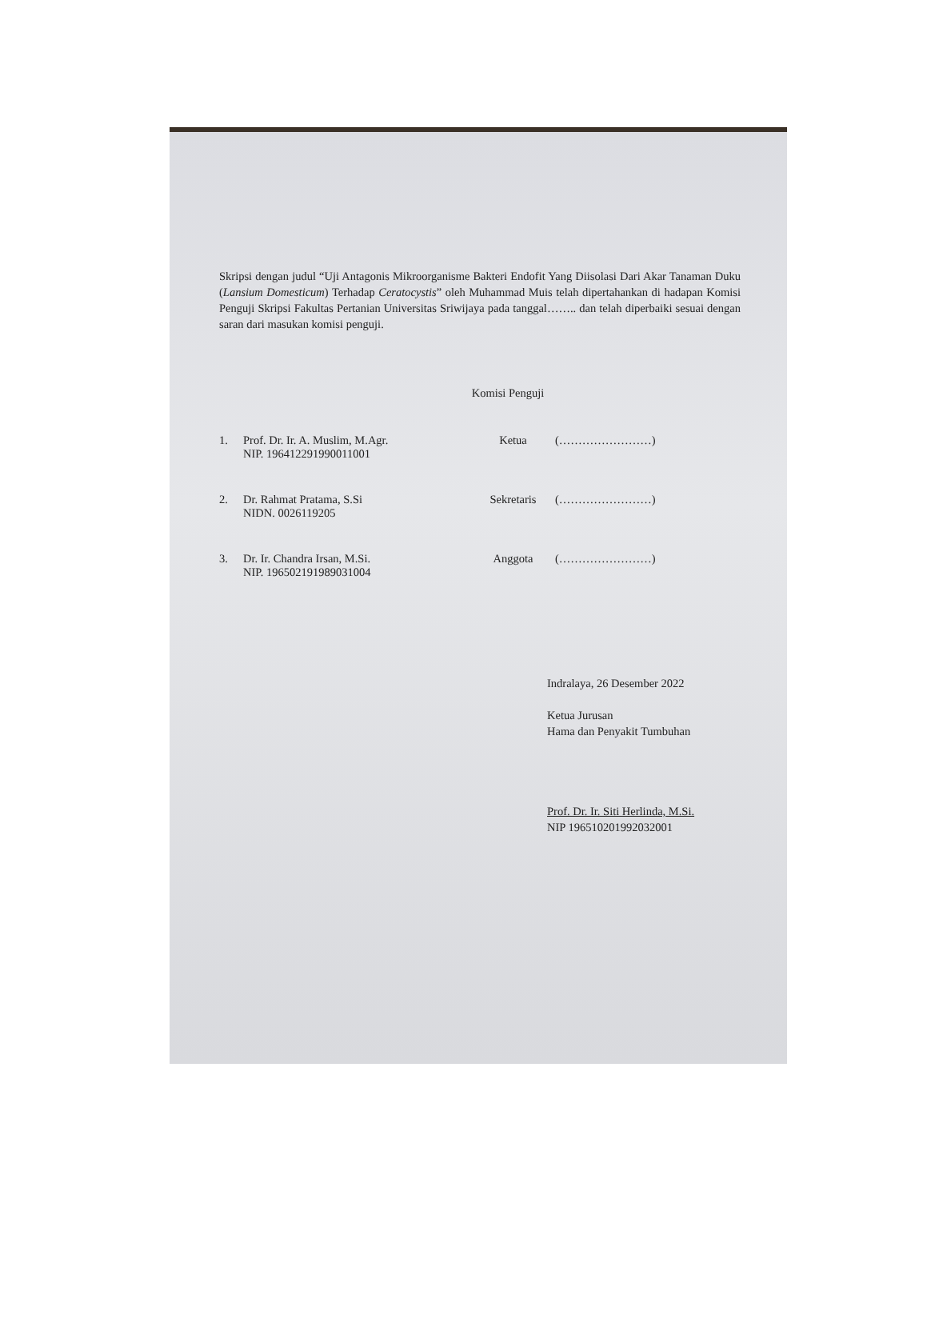Skripsi dengan judul “Uji Antagonis Mikroorganisme Bakteri Endofit Yang Diisolasi Dari Akar Tanaman Duku (Lansium Domesticum) Terhadap Ceratocystis” oleh Muhammad Muis telah dipertahankan di hadapan Komisi Penguji Skripsi Fakultas Pertanian Universitas Sriwijaya pada tanggal…….. dan telah diperbaiki sesuai dengan saran dari masukan komisi penguji.
Komisi Penguji
1. Prof. Dr. Ir. A. Muslim, M.Agr.
NIP. 196412291990011001
Ketua (……………………)
2. Dr. Rahmat Pratama, S.Si
NIDN. 0026119205
Sekretaris (……………………)
3. Dr. Ir. Chandra Irsan, M.Si.
NIP. 196502191989031004
Anggota (……………………)
Indralaya, 26 Desember 2022
Ketua Jurusan
Hama dan Penyakit Tumbuhan
Prof. Dr. Ir. Siti Herlinda, M.Si.
NIP 196510201992032001